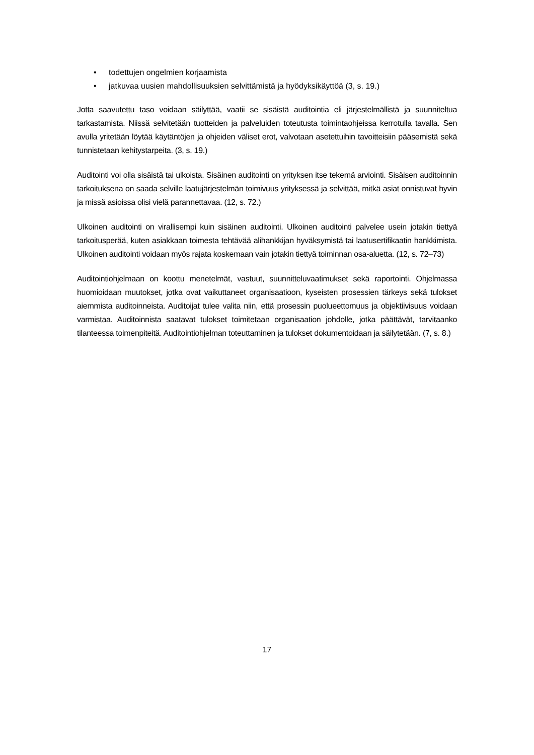• todettujen ongelmien korjaamista
• jatkuvaa uusien mahdollisuuksien selvittämistä ja hyödyksikäyttöä (3, s. 19.)
Jotta saavutettu taso voidaan säilyttää, vaatii se sisäistä auditointia eli järjestelmällistä ja suunniteltua tarkastamista. Niissä selvitetään tuotteiden ja palveluiden toteutusta toimintaohjeissa kerrotulla tavalla. Sen avulla yritetään löytää käytäntöjen ja ohjeiden väliset erot, valvotaan asetettuihin tavoitteisiin pääsemistä sekä tunnistetaan kehitystarpeita. (3, s. 19.)
Auditointi voi olla sisäistä tai ulkoista. Sisäinen auditointi on yrityksen itse tekemä arviointi. Sisäisen auditoinnin tarkoituksena on saada selville laatujärjestelmän toimivuus yrityksessä ja selvittää, mitkä asiat onnistuvat hyvin ja missä asioissa olisi vielä parannettavaa. (12, s. 72.)
Ulkoinen auditointi on virallisempi kuin sisäinen auditointi. Ulkoinen auditointi palvelee usein jotakin tiettyä tarkoitusperää, kuten asiakkaan toimesta tehtävää alihankkijan hyväksymistä tai laatusertifikaatin hankkimista. Ulkoinen auditointi voidaan myös rajata koskemaan vain jotakin tiettyä toiminnan osa-aluetta. (12, s. 72–73)
Auditointiohjelmaan on koottu menetelmät, vastuut, suunnitteluvaatimukset sekä raportointi. Ohjelmassa huomioidaan muutokset, jotka ovat vaikuttaneet organisaatioon, kyseisten prosessien tärkeys sekä tulokset aiemmista auditoinneista. Auditoijat tulee valita niin, että prosessin puolueettomuus ja objektiivisuus voidaan varmistaa. Auditoinnista saatavat tulokset toimitetaan organisaation johdolle, jotka päättävät, tarvitaanko tilanteessa toimenpiteitä. Auditointiohjelman toteuttaminen ja tulokset dokumentoidaan ja säilytetään. (7, s. 8.)
17